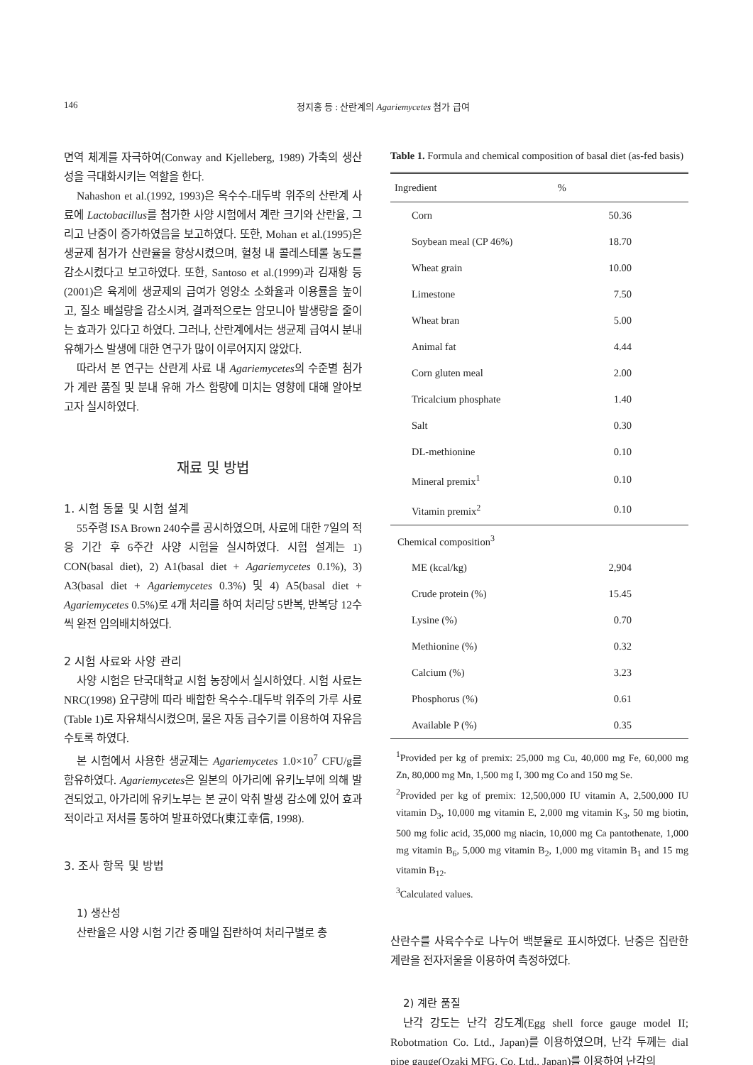146 정지홍 등 : 산란계의 Agariemycetes 첨가 급여
면역 체계를 자극하여(Conway and Kjelleberg, 1989) 가축의 생산성을 극대화시키는 역할을 한다.
Nahashon et al.(1992, 1993)은 옥수수-대두박 위주의 산란계 사료에 Lactobacillus를 첨가한 사양 시험에서 계란 크기와 산란율, 그리고 난중이 증가하였음을 보고하였다. 또한, Mohan et al.(1995)은 생균제 첨가가 산란율을 향상시켰으며, 혈청 내 콜레스테롤 농도를 감소시켰다고 보고하였다. 또한, Santoso et al.(1999)과 김재황 등(2001)은 육계에 생균제의 급여가 영양소 소화율과 이용률을 높이고, 질소 배설량을 감소시켜, 결과적으로는 암모니아 발생량을 줄이는 효과가 있다고 하였다. 그러나, 산란계에서는 생균제 급여시 분내 유해가스 발생에 대한 연구가 많이 이루어지지 않았다.
따라서 본 연구는 산란계 사료 내 Agariemycetes의 수준별 첨가가 계란 품질 및 분내 유해 가스 함량에 미치는 영향에 대해 알아보고자 실시하였다.
재료 및 방법
1. 시험 동물 및 시험 설계
55주령 ISA Brown 240수를 공시하였으며, 사료에 대한 7일의 적응 기간 후 6주간 사양 시험을 실시하였다. 시험 설계는 1) CON(basal diet), 2) A1(basal diet + Agariemycetes 0.1%), 3) A3(basal diet + Agariemycetes 0.3%) 및 4) A5(basal diet + Agariemycetes 0.5%)로 4개 처리를 하여 처리당 5반복, 반복당 12수씩 완전 임의배치하였다.
2 시험 사료와 사양 관리
사양 시험은 단국대학교 시험 농장에서 실시하였다. 시험 사료는 NRC(1998) 요구량에 따라 배합한 옥수수-대두박 위주의 가루 사료(Table 1)로 자유채식시켰으며, 물은 자동 급수기를 이용하여 자유음수토록 하였다.
본 시험에서 사용한 생균제는 Agariemycetes 1.0×10<sup>7</sup> CFU/g를 함유하였다. Agariemycetes은 일본의 아가리에 유키노부에 의해 발견되었고, 아가리에 유키노부는 본 균이 악취 발생 감소에 있어 효과적이라고 저서를 통하여 발표하였다(東江幸信, 1998).
3. 조사 항목 및 방법
1) 생산성
산란율은 사양 시험 기간 중 매일 집란하여 처리구별로 총
Table 1. Formula and chemical composition of basal diet (as-fed basis)
| Ingredient | % |
| --- | --- |
| Corn | 50.36 |
| Soybean meal (CP 46%) | 18.70 |
| Wheat grain | 10.00 |
| Limestone | 7.50 |
| Wheat bran | 5.00 |
| Animal fat | 4.44 |
| Corn gluten meal | 2.00 |
| Tricalcium phosphate | 1.40 |
| Salt | 0.30 |
| DL-methionine | 0.10 |
| Mineral premix<sup>1</sup> | 0.10 |
| Vitamin premix<sup>2</sup> | 0.10 |
| Chemical composition<sup>3</sup> | |
| ME (kcal/kg) | 2,904 |
| Crude protein (%) | 15.45 |
| Lysine (%) | 0.70 |
| Methionine (%) | 0.32 |
| Calcium (%) | 3.23 |
| Phosphorus (%) | 0.61 |
| Available P (%) | 0.35 |
<sup>1</sup> Provided per kg of premix: 25,000 mg Cu, 40,000 mg Fe, 60,000 mg Zn, 80,000 mg Mn, 1,500 mg I, 300 mg Co and 150 mg Se.
<sup>2</sup> Provided per kg of premix: 12,500,000 IU vitamin A, 2,500,000 IU vitamin D<sub>3</sub>, 10,000 mg vitamin E, 2,000 mg vitamin K<sub>3</sub>, 50 mg biotin, 500 mg folic acid, 35,000 mg niacin, 10,000 mg Ca pantothenate, 1,000 mg vitamin B<sub>6</sub>, 5,000 mg vitamin B<sub>2</sub>, 1,000 mg vitamin B<sub>1</sub> and 15 mg vitamin B<sub>12</sub>.
<sup>3</sup> Calculated values.
산란수를 사육수수로 나누어 백분율로 표시하였다. 난중은 집란한 계란을 전자저울을 이용하여 측정하였다.
2) 계란 품질
난각 강도는 난각 강도계(Egg shell force gauge model II; Robotmation Co. Ltd., Japan)를 이용하였으며, 난각 두께는 dial pipe gauge(Ozaki MFG. Co. Ltd., Japan)를 이용하여 난각의